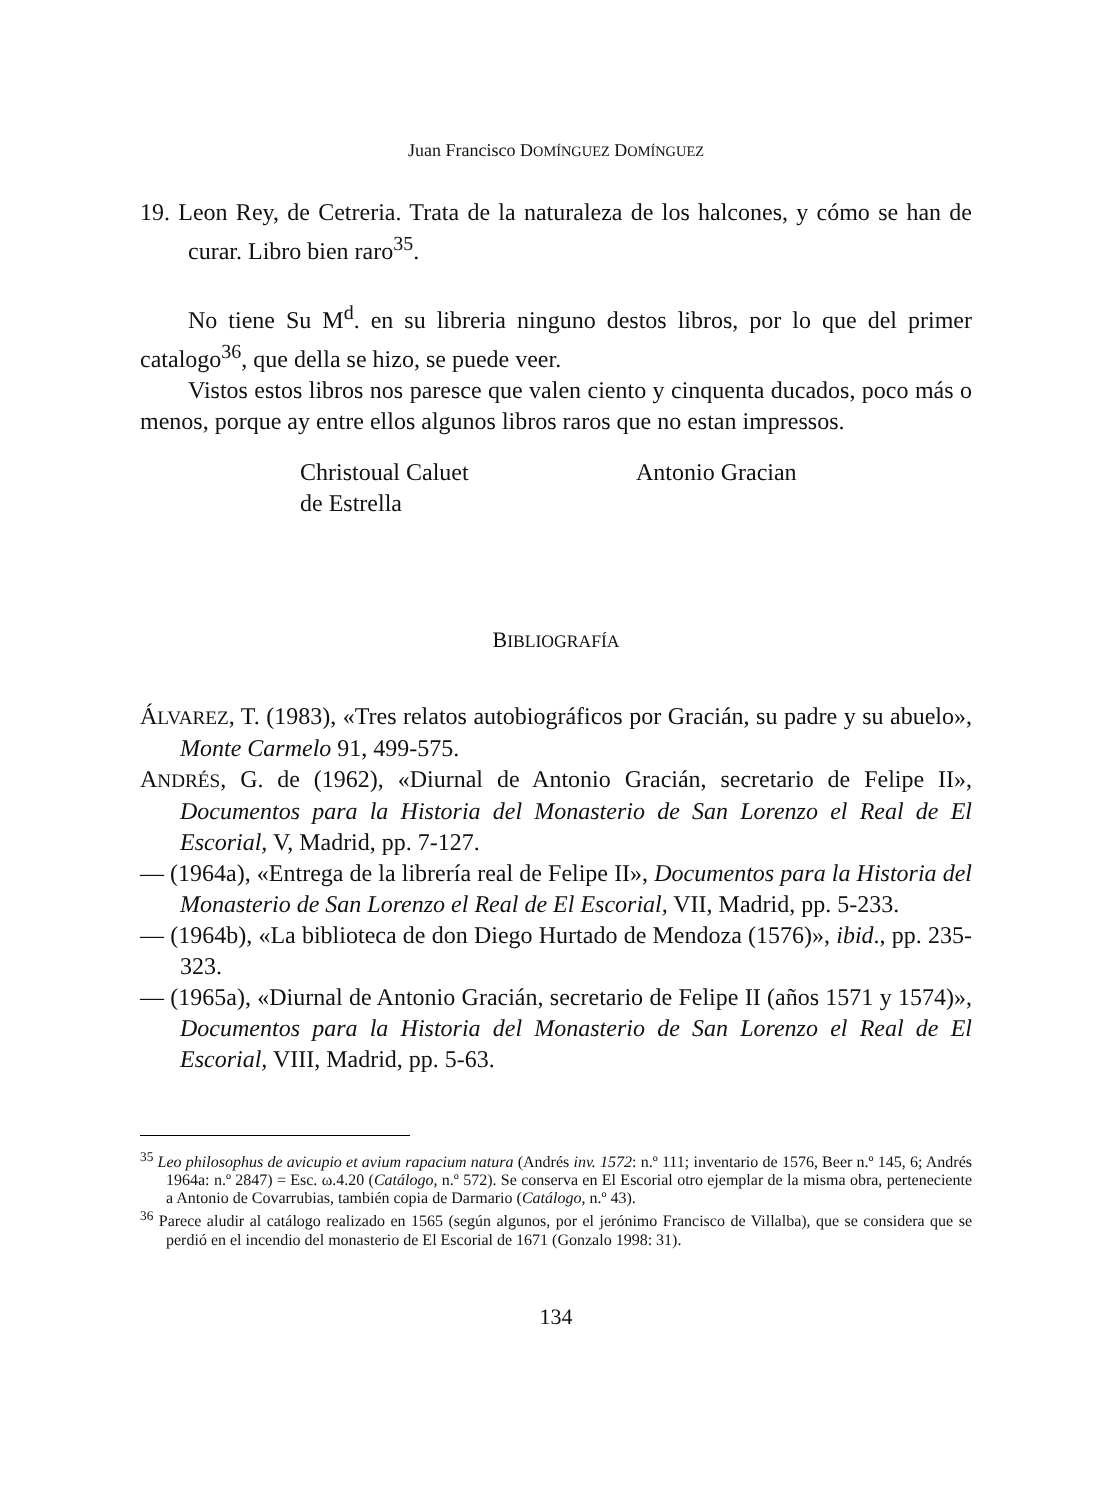Juan Francisco DOMÍNGUEZ DOMÍNGUEZ
19. Leon Rey, de Cetreria. Trata de la naturaleza de los halcones, y cómo se han de curar. Libro bien raro<sup>35</sup>.
No tiene Su M<sup>d</sup>. en su libreria ninguno destos libros, por lo que del primer catalogo<sup>36</sup>, que della se hizo, se puede veer.
Vistos estos libros nos paresce que valen ciento y cinquenta ducados, poco más o menos, porque ay entre ellos algunos libros raros que no estan impressos.
Christoual Caluet
de Estrella
Antonio Gracian
BIBLIOGRAFÍA
ÁLVAREZ, T. (1983), «Tres relatos autobiográficos por Gracián, su padre y su abuelo», Monte Carmelo 91, 499-575.
ANDRÉS, G. de (1962), «Diurnal de Antonio Gracián, secretario de Felipe II», Documentos para la Historia del Monasterio de San Lorenzo el Real de El Escorial, V, Madrid, pp. 7-127.
— (1964a), «Entrega de la librería real de Felipe II», Documentos para la Historia del Monasterio de San Lorenzo el Real de El Escorial, VII, Madrid, pp. 5-233.
— (1964b), «La biblioteca de don Diego Hurtado de Mendoza (1576)», ibid., pp. 235-323.
— (1965a), «Diurnal de Antonio Gracián, secretario de Felipe II (años 1571 y 1574)», Documentos para la Historia del Monasterio de San Lorenzo el Real de El Escorial, VIII, Madrid, pp. 5-63.
<sup>35</sup> Leo philosophus de avicupio et avium rapacium natura (Andrés inv. 1572: n.º 111; inventario de 1576, Beer n.º 145, 6; Andrés 1964a: n.º 2847) = Esc. ω.4.20 (Catálogo, n.º 572). Se conserva en El Escorial otro ejemplar de la misma obra, perteneciente a Antonio de Covarrubias, también copia de Darmario (Catálogo, n.º 43).
<sup>36</sup> Parece aludir al catálogo realizado en 1565 (según algunos, por el jerónimo Francisco de Villalba), que se considera que se perdió en el incendio del monasterio de El Escorial de 1671 (Gonzalo 1998: 31).
134